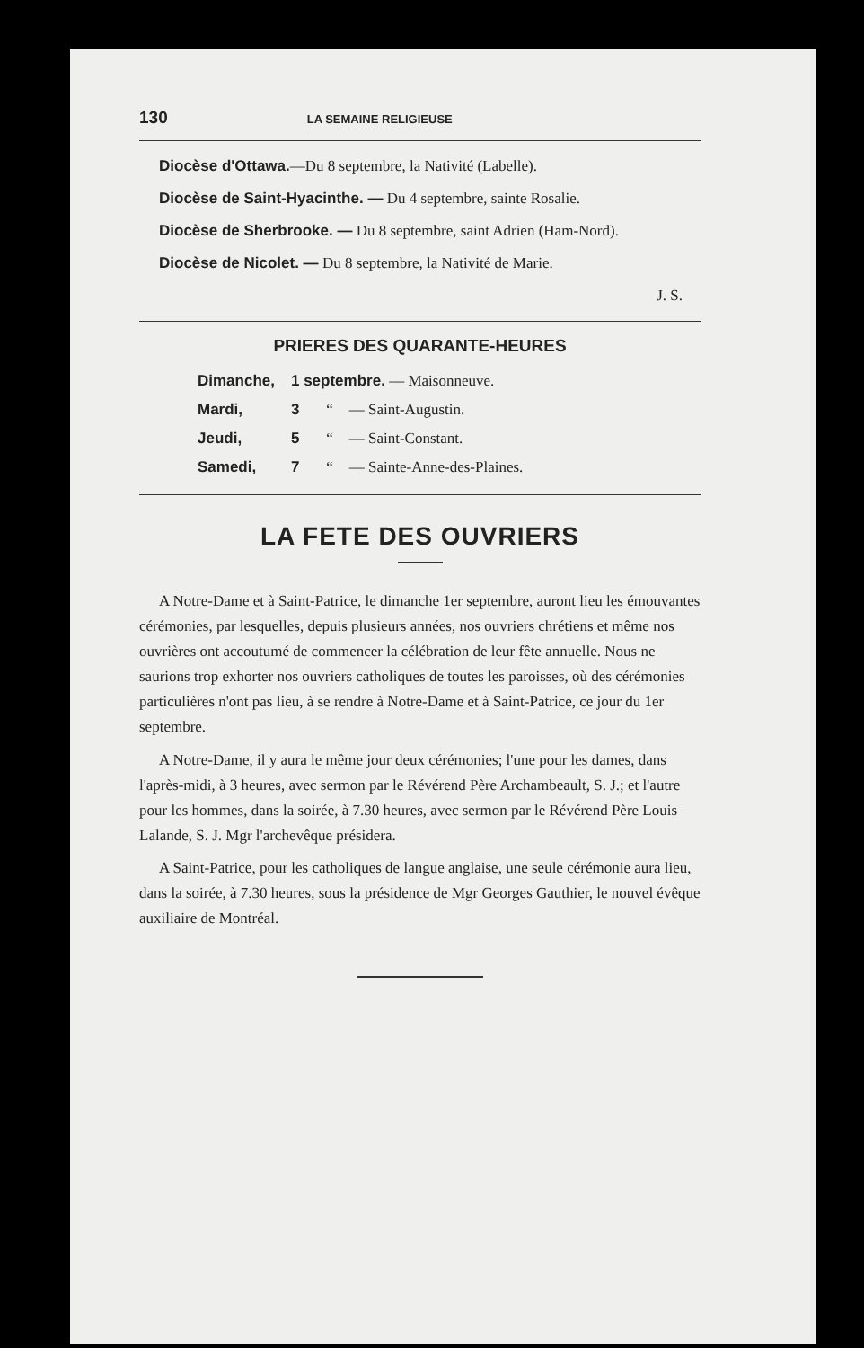130 LA SEMAINE RELIGIEUSE
Diocèse d'Ottawa.—Du 8 septembre, la Nativité (Labelle).
Diocèse de Saint-Hyacinthe. — Du 4 septembre, sainte Rosalie.
Diocèse de Sherbrooke. — Du 8 septembre, saint Adrien (Ham-Nord).
Diocèse de Nicolet. — Du 8 septembre, la Nativité de Marie.
J. S.
PRIERES DES QUARANTE-HEURES
| Dimanche, | 1 septembre. — Maisonneuve. | |
| Mardi, | 3 “ | — Saint-Augustin. |
| Jeudi, | 5 “ | — Saint-Constant. |
| Samedi, | 7 “ | — Sainte-Anne-des-Plaines. |
LA FETE DES OUVRIERS
A Notre-Dame et à Saint-Patrice, le dimanche 1er septembre, auront lieu les émouvantes cérémonies, par lesquelles, depuis plusieurs années, nos ouvriers chrétiens et même nos ouvrières ont accoutumé de commencer la célébration de leur fête annuelle. Nous ne saurions trop exhorter nos ouvriers catholiques de toutes les paroisses, où des cérémonies particulières n'ont pas lieu, à se rendre à Notre-Dame et à Saint-Patrice, ce jour du 1er septembre.
A Notre-Dame, il y aura le même jour deux cérémonies; l'une pour les dames, dans l'après-midi, à 3 heures, avec sermon par le Révérend Père Archambeault, S. J.; et l'autre pour les hommes, dans la soirée, à 7.30 heures, avec sermon par le Révérend Père Louis Lalande, S. J. Mgr l'archevêque présidera.
A Saint-Patrice, pour les catholiques de langue anglaise, une seule cérémonie aura lieu, dans la soirée, à 7.30 heures, sous la présidence de Mgr Georges Gauthier, le nouvel évêque auxiliaire de Montréal.